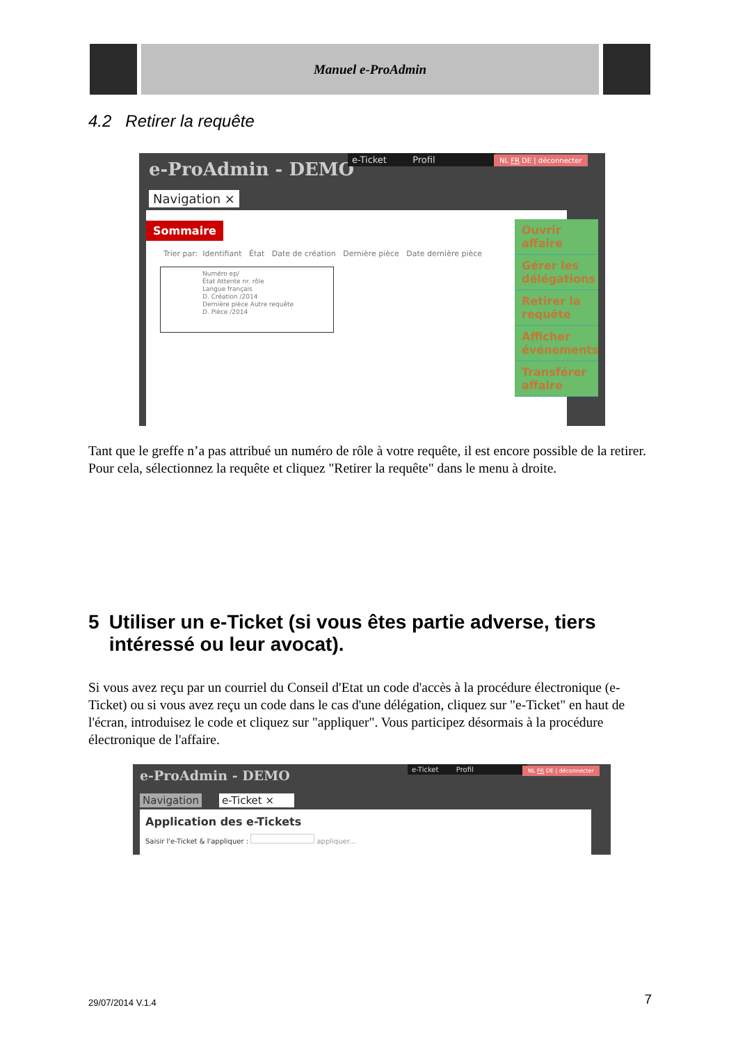Manuel e-ProAdmin
4.2 Retirer la requête
e-ProAdmin - DEMO
e-Ticket Profil NL FR DE | déconnecter
Navigation ×
Sommaire
Trier par: Identifiant État Date de création Dernière pièce Date dernière pièce
Numéro ep/
État Attente nr. rôle
Langue français
D. Création /2014
Dernière pièce Autre requête
D. Pièce /2014
Ouvrir affaire
Gérer les délégations
Retirer la requête
Afficher événements
Transférer affaire
Tant que le greffe n’a pas attribué un numéro de rôle à votre requête, il est encore possible de la retirer. Pour cela, sélectionnez la requête et cliquez "Retirer la requête" dans le menu à droite.
5 Utiliser un e-Ticket (si vous êtes partie adverse, tiers intéressé ou leur avocat).
Si vous avez reçu par un courriel du Conseil d'Etat un code d'accès à la procédure électronique (e-Ticket) ou si vous avez reçu un code dans le cas d'une délégation, cliquez sur "e-Ticket" en haut de l'écran, introduisez le code et cliquez sur "appliquer". Vous participez désormais à la procédure électronique de l'affaire.
e-ProAdmin - DEMO e-Ticket Profil NL FR DE | déconnecter
Navigation e-Ticket ×
Application des e-Tickets
Saisir l'e-Ticket & l'appliquer : appliquer...
29/07/2014 V.1.4 7